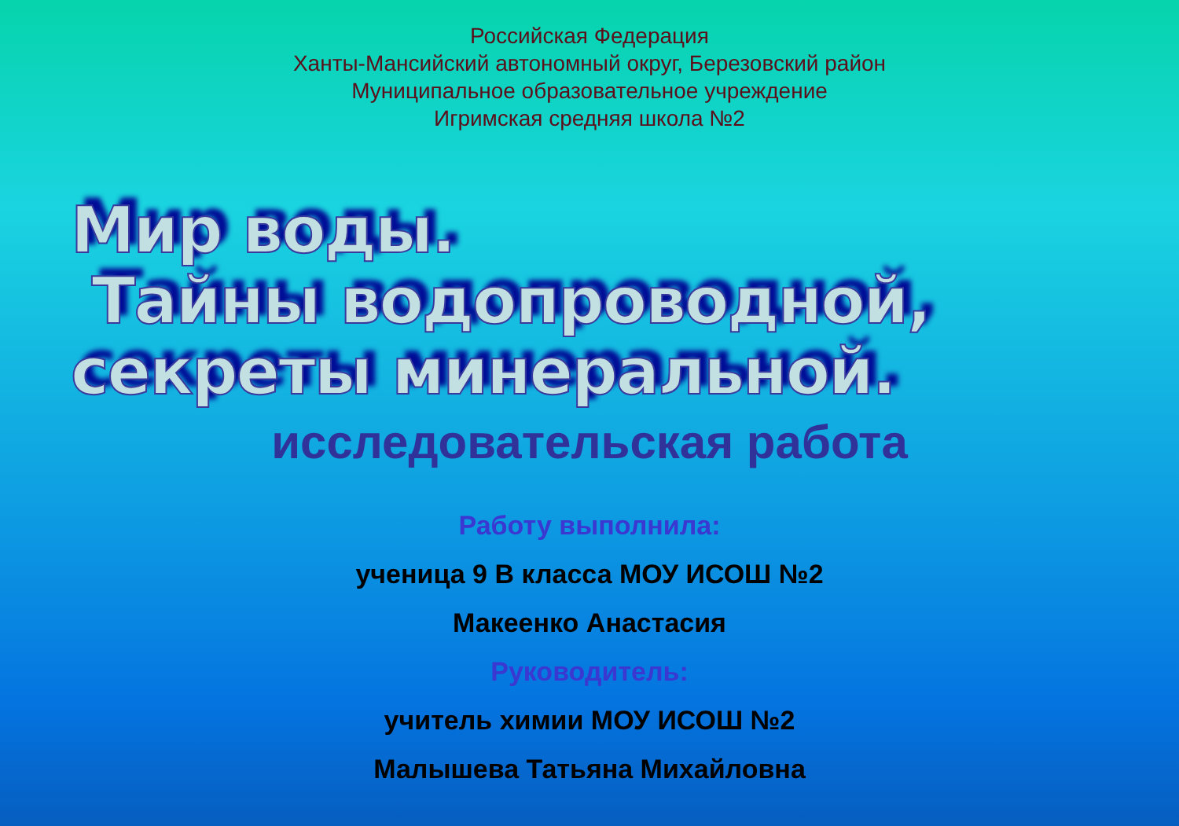Российская Федерация
Ханты-Мансийский автономный округ, Березовский район
Муниципальное образовательное учреждение
Игримская средняя школа №2
Мир воды.
Тайны водопроводной,
секреты минеральной.
исследовательская работа
Работу выполнила:
ученица 9 В класса МОУ ИСОШ №2
Макеенко Анастасия
Руководитель:
учитель химии МОУ ИСОШ №2
Малышева Татьяна Михайловна